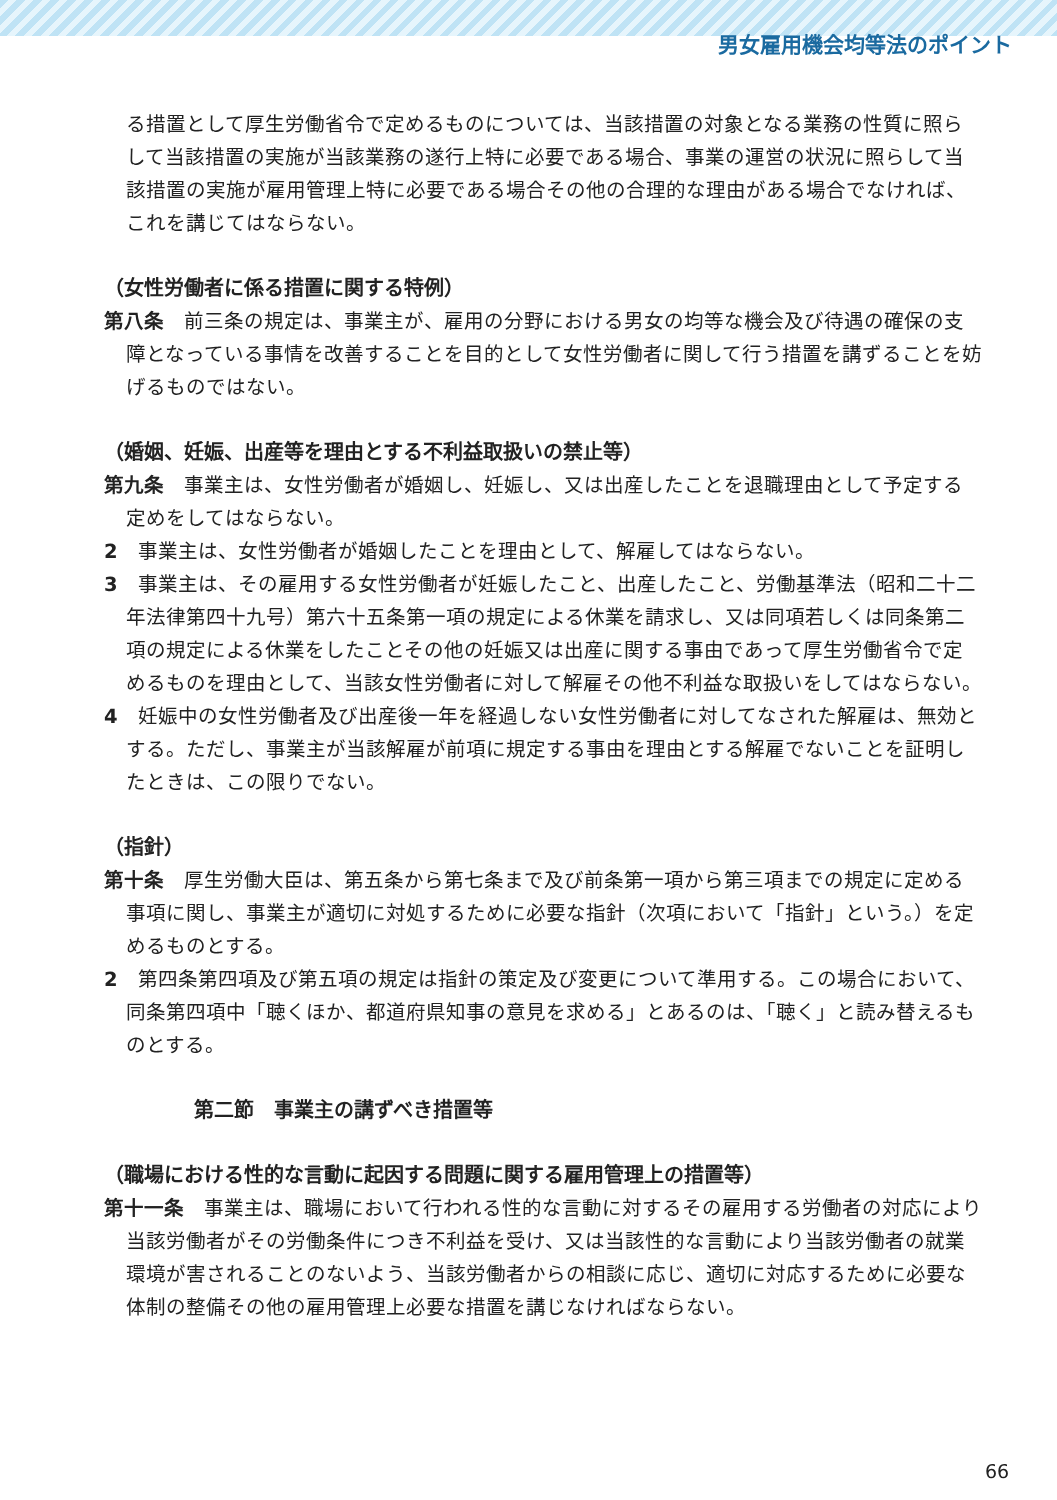男女雇用機会均等法のポイント
る措置として厚生労働省令で定めるものについては、当該措置の対象となる業務の性質に照らして当該措置の実施が当該業務の遂行上特に必要である場合、事業の運営の状況に照らして当該措置の実施が雇用管理上特に必要である場合その他の合理的な理由がある場合でなければ、これを講じてはならない。
（女性労働者に係る措置に関する特例）
第八条　前三条の規定は、事業主が、雇用の分野における男女の均等な機会及び待遇の確保の支障となっている事情を改善することを目的として女性労働者に関して行う措置を講ずることを妨げるものではない。
（婚姻、妊娠、出産等を理由とする不利益取扱いの禁止等）
第九条　事業主は、女性労働者が婚姻し、妊娠し、又は出産したことを退職理由として予定する定めをしてはならない。
2　事業主は、女性労働者が婚姻したことを理由として、解雇してはならない。
3　事業主は、その雇用する女性労働者が妊娠したこと、出産したこと、労働基準法（昭和二十二年法律第四十九号）第六十五条第一項の規定による休業を請求し、又は同項若しくは同条第二項の規定による休業をしたことその他の妊娠又は出産に関する事由であって厚生労働省令で定めるものを理由として、当該女性労働者に対して解雇その他不利益な取扱いをしてはならない。
4　妊娠中の女性労働者及び出産後一年を経過しない女性労働者に対してなされた解雇は、無効とする。ただし、事業主が当該解雇が前項に規定する事由を理由とする解雇でないことを証明したときは、この限りでない。
（指針）
第十条　厚生労働大臣は、第五条から第七条まで及び前条第一項から第三項までの規定に定める事項に関し、事業主が適切に対処するために必要な指針（次項において「指針」という。）を定めるものとする。
2　第四条第四項及び第五項の規定は指針の策定及び変更について準用する。この場合において、同条第四項中「聴くほか、都道府県知事の意見を求める」とあるのは、「聴く」と読み替えるものとする。
第二節　事業主の講ずべき措置等
（職場における性的な言動に起因する問題に関する雇用管理上の措置等）
第十一条　事業主は、職場において行われる性的な言動に対するその雇用する労働者の対応により当該労働者がその労働条件につき不利益を受け、又は当該性的な言動により当該労働者の就業環境が害されることのないよう、当該労働者からの相談に応じ、適切に対応するために必要な体制の整備その他の雇用管理上必要な措置を講じなければならない。
66